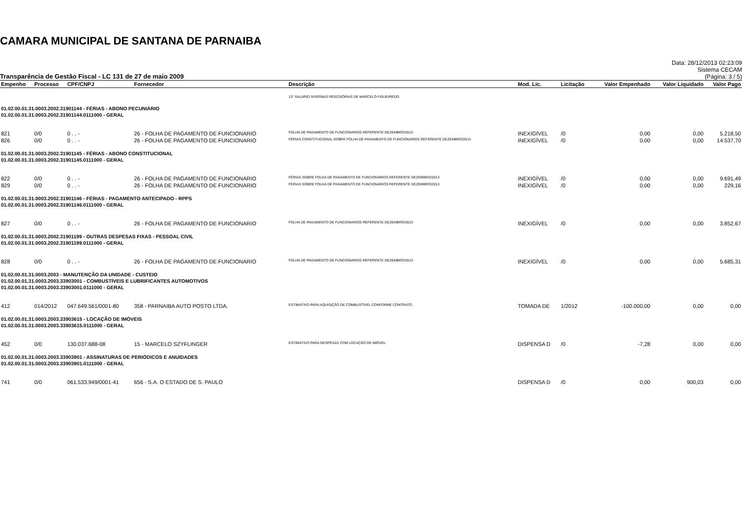CAMARA MUNICIPAL DE SANTANA DE PARNAIBA
Transparência de Gestão Fiscal - LC 131 de 27 de maio 2009
Data: 28/12/2013 02:23:09
Sistema CECAM
(Página: 3 / 5)
| Empenho | Processo | CPF/CNPJ | Fornecedor | Descrição | Mod. Lic. | Licitação | Valor Empenhado | Valor Liquidado | Valor Pago |
| --- | --- | --- | --- | --- | --- | --- | --- | --- | --- |
| | | | | 13° SALÁRIO S/VERBAS RESCISÓRIAS DE MARCELO FIGUEIREDO. | | | | | |
| 01.02.00.01.31.0003.2002.31901144 - FÉRIAS - ABONO PECUNIÁRIO | | | | | | | | | |
| 01.02.00.01.31.0003.2002.31901144.0111000 - GERAL | | | | | | | | | |
| 821 | 0/0 | 0 . . - | 26 - FOLHA DE PAGAMENTO DE FUNCIONARIO | FOLHA DE PAGAMENTO DE FUNCIONÁRIOS REFERENTE DEZEMBRO/2013 | INEXIGÍVEL | /0 | 0,00 | 0,00 | 5.218,50 |
| 826 | 0/0 | 0 . . - | 26 - FOLHA DE PAGAMENTO DE FUNCIONARIO | FÉRIAS CONSTITUCIONAL SOBRE FOLHA DE PAGAMENTO DE FUNCIONÁRIOS REFERENTE DEZEMBRO/2013 | INEXIGÍVEL | /0 | 0,00 | 0,00 | 14.537,70 |
| 01.02.00.01.31.0003.2002.31901145 - FÉRIAS - ABONO CONSTITUCIONAL | | | | | | | | | |
| 01.02.00.01.31.0003.2002.31901145.0111000 - GERAL | | | | | | | | | |
| 822 | 0/0 | 0 . . - | 26 - FOLHA DE PAGAMENTO DE FUNCIONARIO | FÉRIAS SOBRE FOLHA DE PAGAMENTO DE FUNCIONÁRIOS REFERENTE DEZEMBRO/2013 | INEXIGÍVEL | /0 | 0,00 | 0,00 | 9.691,49 |
| 829 | 0/0 | 0 . . - | 26 - FOLHA DE PAGAMENTO DE FUNCIONARIO | FÉRIAS SOBRE FOLHA DE PAGAMENTO DE FUNCIONÁRIOS REFERENTE DEZEMBRO/2013 | INEXIGÍVEL | /0 | 0,00 | 0,00 | 229,16 |
| 01.02.00.01.31.0003.2002.31901146 - FÉRIAS - PAGAMENTO ANTECIPADO - RPPS | | | | | | | | | |
| 01.02.00.01.31.0003.2002.31901146.0111000 - GERAL | | | | | | | | | |
| 827 | 0/0 | 0 . . - | 26 - FOLHA DE PAGAMENTO DE FUNCIONARIO | FOLHA DE PAGAMENTO DE FUNCIONÁRIOS REFERENTE DEZEMBRO/2013 | INEXIGÍVEL | /0 | 0,00 | 0,00 | 3.852,67 |
| 01.02.00.01.31.0003.2002.31901199 - OUTRAS DESPESAS FIXAS - PESSOAL CIVIL | | | | | | | | | |
| 01.02.00.01.31.0003.2002.31901199.0111000 - GERAL | | | | | | | | | |
| 828 | 0/0 | 0 . . - | 26 - FOLHA DE PAGAMENTO DE FUNCIONARIO | FOLHA DE PAGAMENTO DE FUNCIONÁRIOS REFERENTE DEZEMBRO/2013 | INEXIGÍVEL | /0 | 0,00 | 0,00 | 5.685,31 |
| 01.02.00.01.31.0003.2003 - MANUTENÇÃO DA UNIDADE - CUSTEIO | | | | | | | | | |
| 01.02.00.01.31.0003.2003.33903001 - COMBUSTÍVEIS E LUBRIFICANTES AUTOMOTIVOS | | | | | | | | | |
| 01.02.00.01.31.0003.2003.33903001.0111000 - GERAL | | | | | | | | | |
| 412 | 014/2012 | 047.649.561/0001-80 | 358 - PARNAIBA AUTO POSTO LTDA. | ESTIMATIVO PARA AQUISIÇÃO DE COMBUSTÍVEL CONFORME CONTRATO. | TOMADA DE | 1/2012 | -100.000,00 | 0,00 | 0,00 |
| 01.02.00.01.31.0003.2003.33903615 - LOCAÇÃO DE IMÓVEIS | | | | | | | | | |
| 01.02.00.01.31.0003.2003.33903615.0111000 - GERAL | | | | | | | | | |
| 452 | 0/0 | 130.037.688-08 | 15 - MARCELO SZYFLINGER | ESTIMATIVO PARA DESPESAS COM LOCAÇÃO DE IMÓVEL. | DISPENSA D | /0 | -7,28 | 0,00 | 0,00 |
| 01.02.00.01.31.0003.2003.33903901 - ASSINATURAS DE PERIÓDICOS E ANUIDADES | | | | | | | | | |
| 01.02.00.01.31.0003.2003.33903901.0111000 - GERAL | | | | | | | | | |
| 741 | 0/0 | 061.533.949/0001-41 | 656 - S.A. O ESTADO DE S. PAULO | | DISPENSA D | /0 | 0,00 | 900,03 | 0,00 |